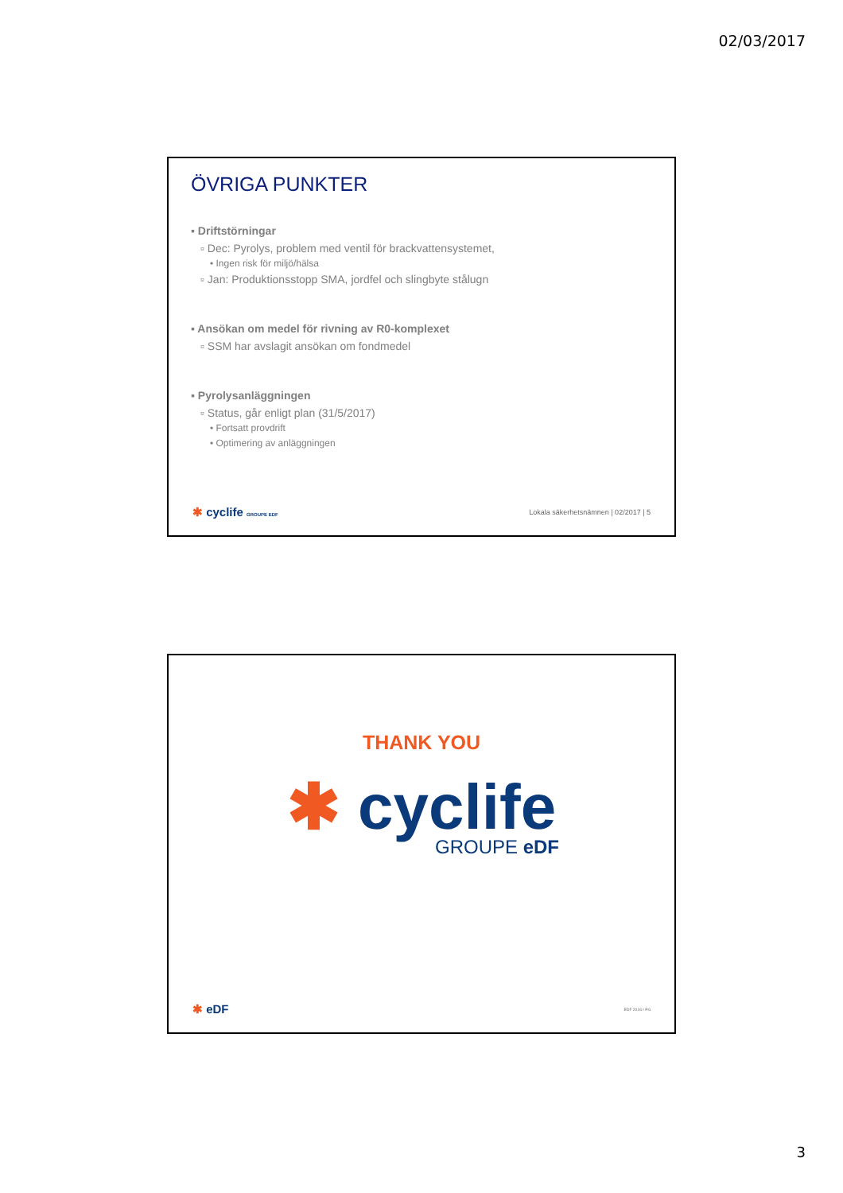02/03/2017
ÖVRIGA PUNKTER
▪ Driftstörningar
▫ Dec: Pyrolys, problem med ventil för brackvattensystemet,
• Ingen risk för miljö/hälsa
▫ Jan: Produktionsstopp SMA, jordfel och slingbyte stålugn
▪ Ansökan om medel för rivning av R0-komplexet
▫ SSM har avslagit ansökan om fondmedel
▪ Pyrolysanläggningen
▫ Status, går enligt plan (31/5/2017)
• Fortsatt provdrift
• Optimering av anläggningen
✱ cyclife GROUPE EDF
Lokala säkerhetsnämnen | 02/2017 | 5
THANK YOU
✱ cyclife
GROUPE eDF
✱ eDF
EDF 2016 I P.6
3